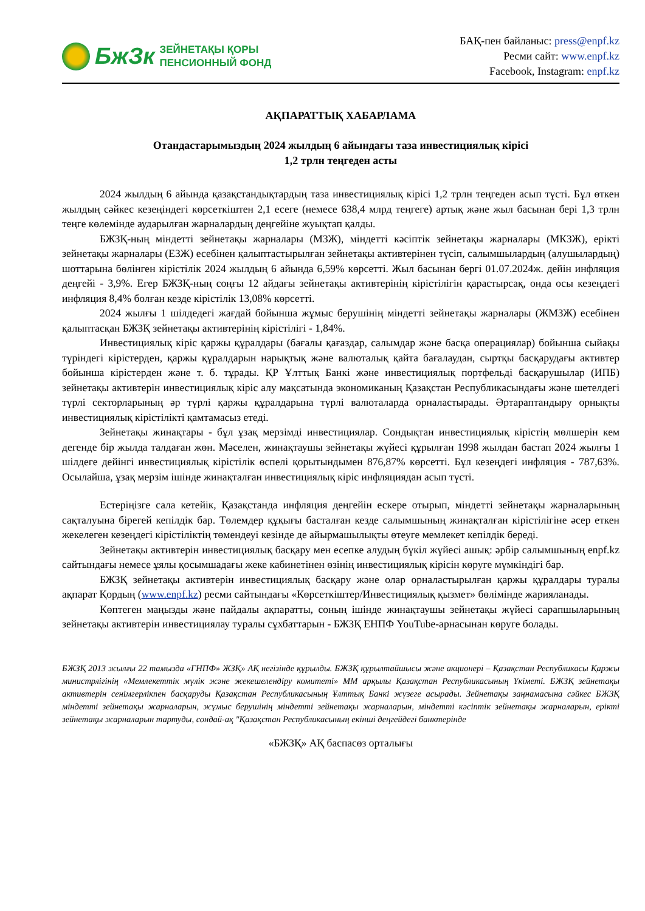БжЗк
ЗЕЙНЕТАҚЫ ҚОРЫ
ПЕНСИОННЫЙ ФОНД
БАҚ-пен байланыс: press@enpf.kz
Ресми сайт: www.enpf.kz
Facebook, Instagram: enpf.kz
АҚПАРАТТЫҚ ХАБАРЛАМА
Отандастарымыздың 2024 жылдың 6 айындағы таза инвестициялық кірісі
1,2 трлн теңгеден асты
2024 жылдың 6 айында қазақстандықтардың таза инвестициялық кірісі 1,2 трлн теңгеден асып түсті. Бұл өткен жылдың сәйкес кезеңіндегі көрсеткіштен 2,1 есеге (немесе 638,4 млрд теңгеге) артық және жыл басынан бері 1,3 трлн теңге көлемінде аударылған жарналардың деңгейіне жуықтап қалды.
БЖЗҚ-ның міндетті зейнетақы жарналары (МЗЖ), міндетті кәсіптік зейнетақы жарналары (МКЗЖ), ерікті зейнетақы жарналары (ЕЗЖ) есебінен қалыптастырылған зейнетақы активтерінен түсіп, салымшылардың (алушылардың) шоттарына бөлінген кірістілік 2024 жылдың 6 айында 6,59% көрсетті. Жыл басынан бергі 01.07.2024ж. дейін инфляция деңгейі - 3,9%. Егер БЖЗҚ-ның соңғы 12 айдағы зейнетақы активтерінің кірістілігін қарастырсақ, онда осы кезеңдегі инфляция 8,4% болған кезде кірістілік 13,08% көрсетті.
2024 жылғы 1 шілдедегі жағдай бойынша жұмыс берушінің міндетті зейнетақы жарналары (ЖМЗЖ) есебінен қалыптасқан БЖЗҚ зейнетақы активтерінің кірістілігі - 1,84%.
Инвестициялық кіріс қаржы құралдары (бағалы қағаздар, салымдар және басқа операциялар) бойынша сыйақы түріндегі кірістерден, қаржы құралдарын нарықтық және валюталық қайта бағалаудан, сыртқы басқарудағы активтер бойынша кірістерден және т. б. тұрады. ҚР Ұлттық Банкі және инвестициялық портфельді басқарушылар (ИПБ) зейнетақы активтерін инвестициялық кіріс алу мақсатында экономиканың Қазақстан Республикасындағы және шетелдегі түрлі секторларының әр түрлі қаржы құралдарына түрлі валюталарда орналастырады. Әртараптандыру орнықты инвестициялық кірістілікті қамтамасыз етеді.
Зейнетақы жинақтары - бұл ұзақ мерзімді инвестициялар. Сондықтан инвестициялық кірістің мөлшерін кем дегенде бір жылда талдаған жөн. Мәселен, жинақтаушы зейнетақы жүйесі құрылған 1998 жылдан бастап 2024 жылғы 1 шілдеге дейінгі инвестициялық кірістілік өспелі қорытындымен 876,87% көрсетті. Бұл кезеңдегі инфляция - 787,63%. Осылайша, ұзақ мерзім ішінде жинақталған инвестициялық кіріс инфляциядан асып түсті.
Естеріңізге сала кетейік, Қазақстанда инфляция деңгейін ескере отырып, міндетті зейнетақы жарналарының сақталуына бірегей кепілдік бар. Төлемдер құқығы басталған кезде салымшының жинақталған кірістілігіне әсер еткен жекелеген кезеңдегі кірістіліктің төмендеуі кезінде де айырмашылықты өтеуге мемлекет кепілдік береді.
Зейнетақы активтерін инвестициялық басқару мен есепке алудың бүкіл жүйесі ашық: әрбір салымшының enpf.kz сайтындағы немесе ұялы қосымшадағы жеке кабинетінен өзінің инвестициялық кірісін көруге мүмкіндігі бар.
БЖЗҚ зейнетақы активтерін инвестициялық басқару және олар орналастырылған қаржы құралдары туралы ақпарат Қордың (www.enpf.kz) ресми сайтындағы «Көрсеткіштер/Инвестициялық қызмет» бөлімінде жарияланады.
Көптеген маңызды және пайдалы ақпаратты, соның ішінде жинақтаушы зейнетақы жүйесі сарапшыларының зейнетақы активтерін инвестициялау туралы сұхбаттарын - БЖЗҚ ЕНПФ YouTube-арнасынан көруге болады.
БЖЗҚ 2013 жылғы 22 тамызда «ГНПФ» ЖЗҚ» АҚ негізінде құрылды. БЖЗҚ құрылтайшысы және акционері – Қазақстан Республикасы Қаржы министрлігінің «Мемлекеттік мүлік және жекешелендіру комитеті» ММ арқылы Қазақстан Республикасының Үкіметі. БЖЗҚ зейнетақы активтерін сенімгерлікпен басқаруды Қазақстан Республикасының Ұлттық Банкі жүзеге асырады. Зейнетақы заңнамасына сәйкес БЖЗҚ міндетті зейнетақы жарналарын, жұмыс берушінің міндетті зейнетақы жарналарын, міндетті кәсіптік зейнетақы жарналарын, ерікті зейнетақы жарналарын тартуды, сондай-ақ "Қазақстан Республикасының екінші деңгейдегі банктерінде
«БЖЗҚ» АҚ баспасөз орталығы